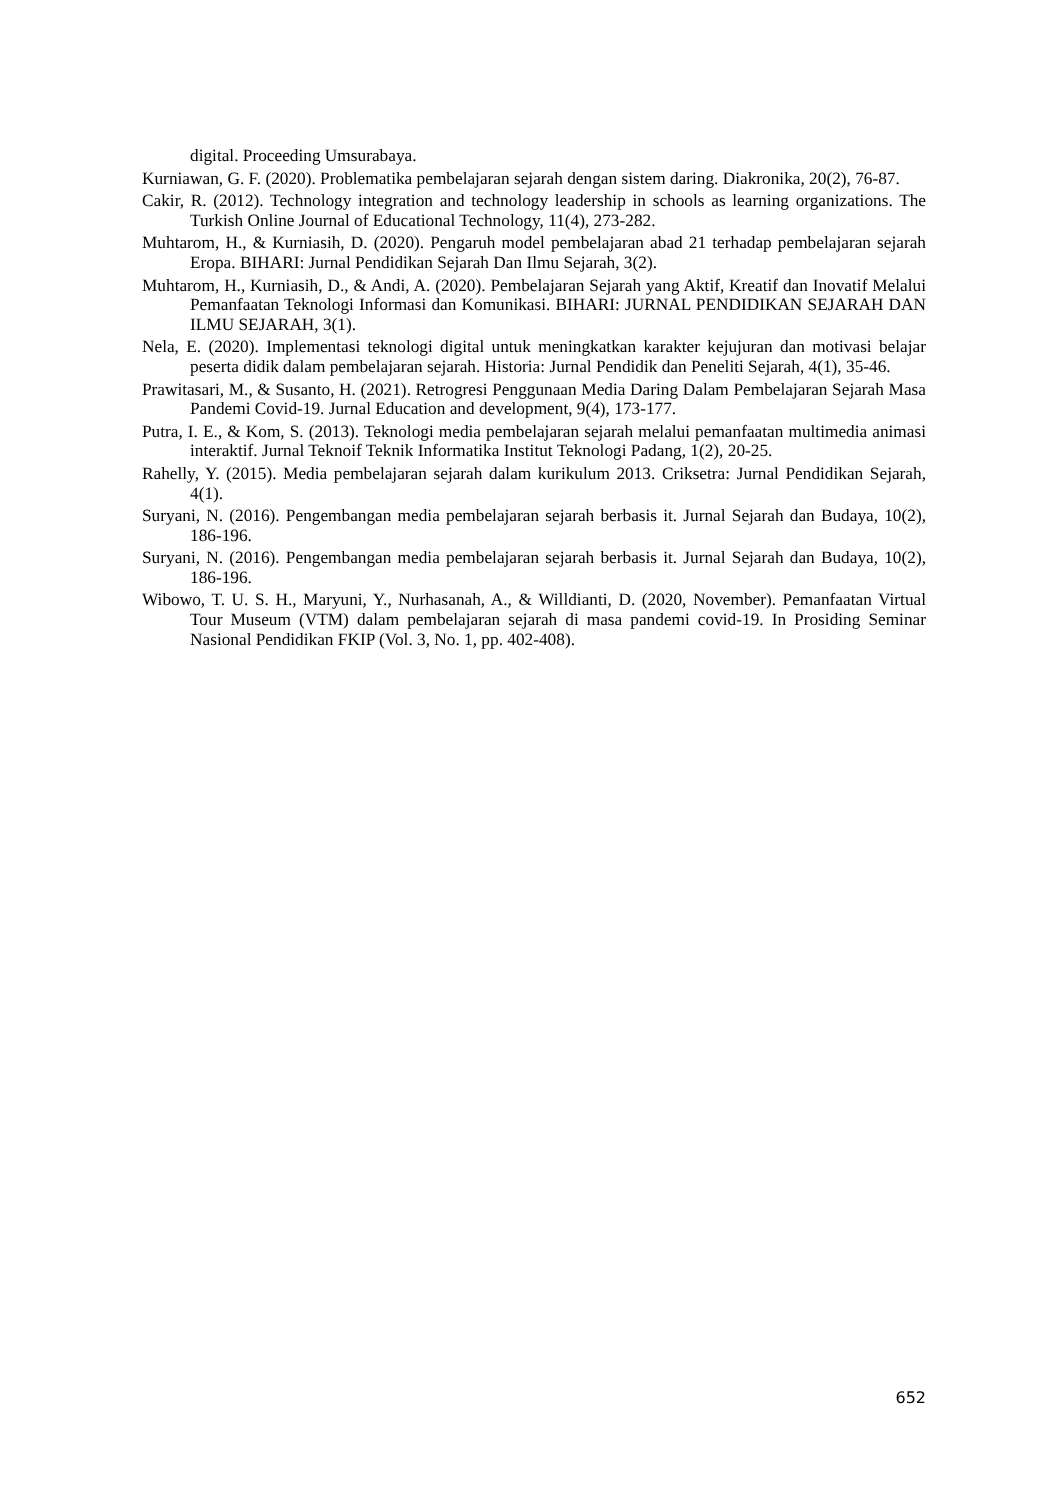digital. Proceeding Umsurabaya.
Kurniawan, G. F. (2020). Problematika pembelajaran sejarah dengan sistem daring. Diakronika, 20(2), 76-87.
Cakir, R. (2012). Technology integration and technology leadership in schools as learning organizations. The Turkish Online Journal of Educational Technology, 11(4), 273-282.
Muhtarom, H., & Kurniasih, D. (2020). Pengaruh model pembelajaran abad 21 terhadap pembelajaran sejarah Eropa. BIHARI: Jurnal Pendidikan Sejarah Dan Ilmu Sejarah, 3(2).
Muhtarom, H., Kurniasih, D., & Andi, A. (2020). Pembelajaran Sejarah yang Aktif, Kreatif dan Inovatif Melalui Pemanfaatan Teknologi Informasi dan Komunikasi. BIHARI: JURNAL PENDIDIKAN SEJARAH DAN ILMU SEJARAH, 3(1).
Nela, E. (2020). Implementasi teknologi digital untuk meningkatkan karakter kejujuran dan motivasi belajar peserta didik dalam pembelajaran sejarah. Historia: Jurnal Pendidik dan Peneliti Sejarah, 4(1), 35-46.
Prawitasari, M., & Susanto, H. (2021). Retrogresi Penggunaan Media Daring Dalam Pembelajaran Sejarah Masa Pandemi Covid-19. Jurnal Education and development, 9(4), 173-177.
Putra, I. E., & Kom, S. (2013). Teknologi media pembelajaran sejarah melalui pemanfaatan multimedia animasi interaktif. Jurnal Teknoif Teknik Informatika Institut Teknologi Padang, 1(2), 20-25.
Rahelly, Y. (2015). Media pembelajaran sejarah dalam kurikulum 2013. Criksetra: Jurnal Pendidikan Sejarah, 4(1).
Suryani, N. (2016). Pengembangan media pembelajaran sejarah berbasis it. Jurnal Sejarah dan Budaya, 10(2), 186-196.
Suryani, N. (2016). Pengembangan media pembelajaran sejarah berbasis it. Jurnal Sejarah dan Budaya, 10(2), 186-196.
Wibowo, T. U. S. H., Maryuni, Y., Nurhasanah, A., & Willdianti, D. (2020, November). Pemanfaatan Virtual Tour Museum (VTM) dalam pembelajaran sejarah di masa pandemi covid-19. In Prosiding Seminar Nasional Pendidikan FKIP (Vol. 3, No. 1, pp. 402-408).
652